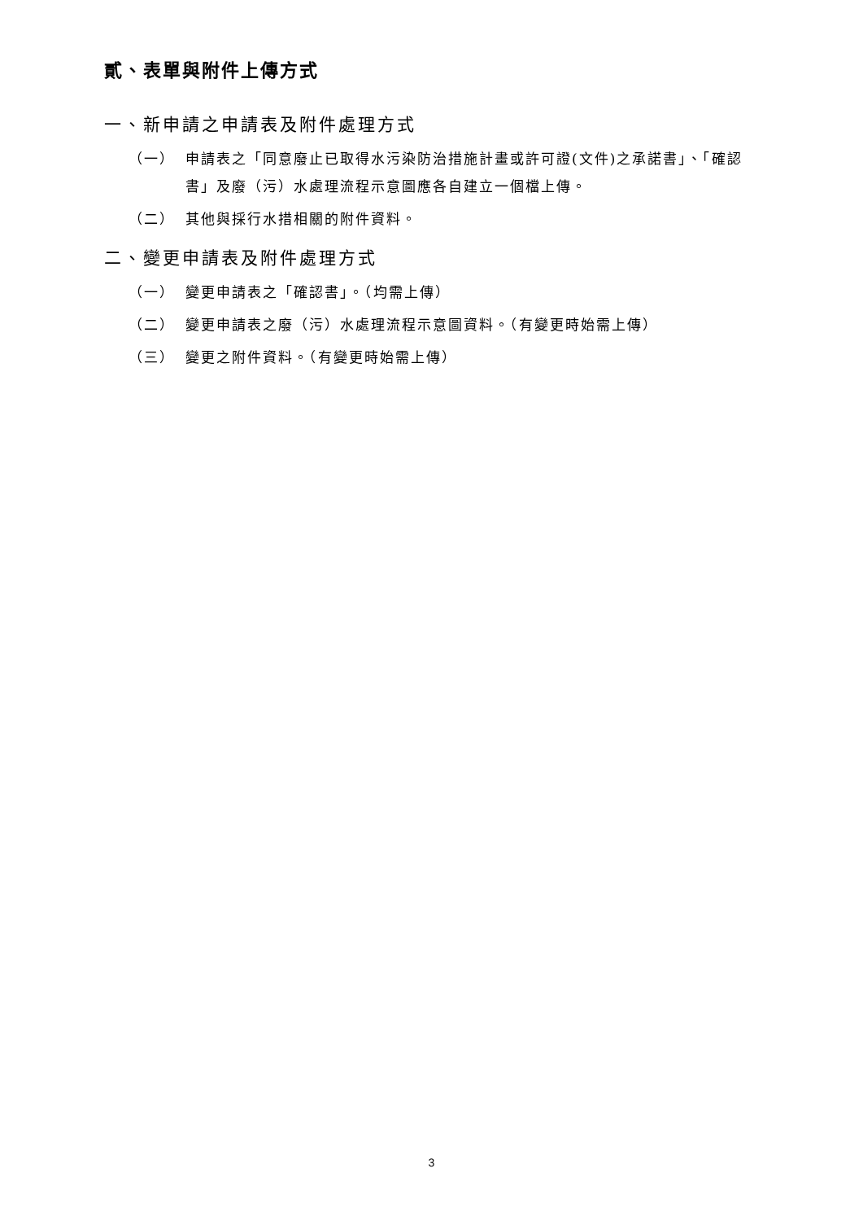貳、表單與附件上傳方式
一、新申請之申請表及附件處理方式
（一） 申請表之「同意廢止已取得水污染防治措施計畫或許可證(文件)之承諾書」、「確認書」及廢（污）水處理流程示意圖應各自建立一個檔上傳。
（二） 其他與採行水措相關的附件資料。
二、變更申請表及附件處理方式
（一） 變更申請表之「確認書」。（均需上傳）
（二） 變更申請表之廢（污）水處理流程示意圖資料。（有變更時始需上傳）
（三） 變更之附件資料。（有變更時始需上傳）
3